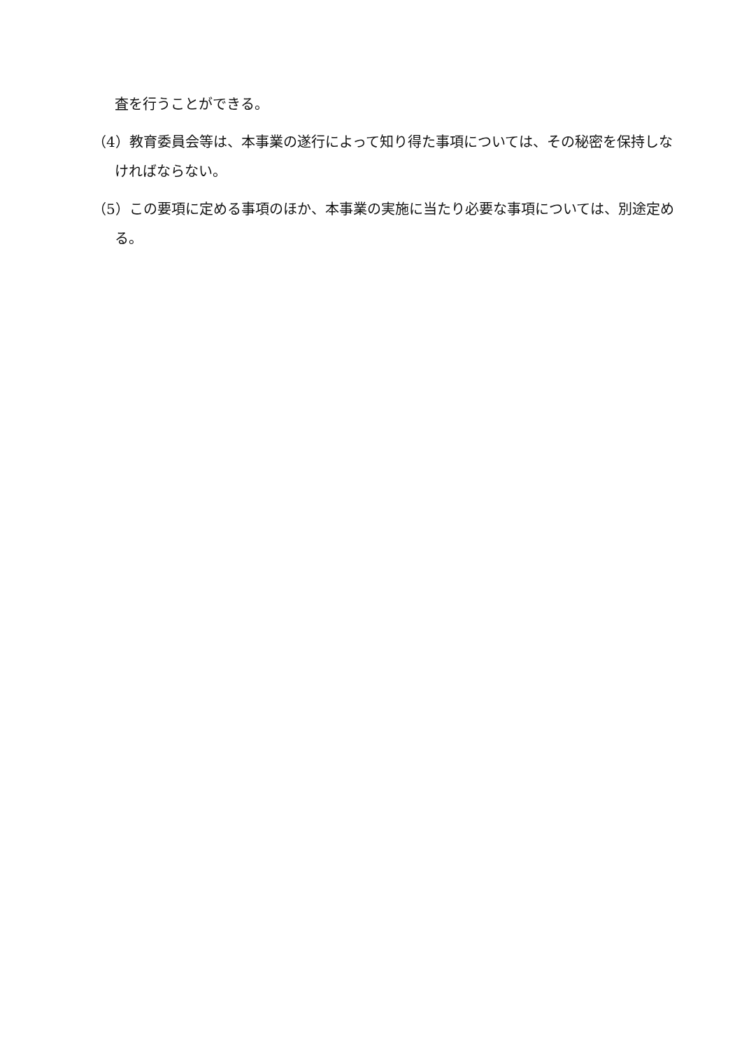査を行うことができる。
（4）教育委員会等は、本事業の遂行によって知り得た事項については、その秘密を保持しなければならない。
（5）この要項に定める事項のほか、本事業の実施に当たり必要な事項については、別途定める。